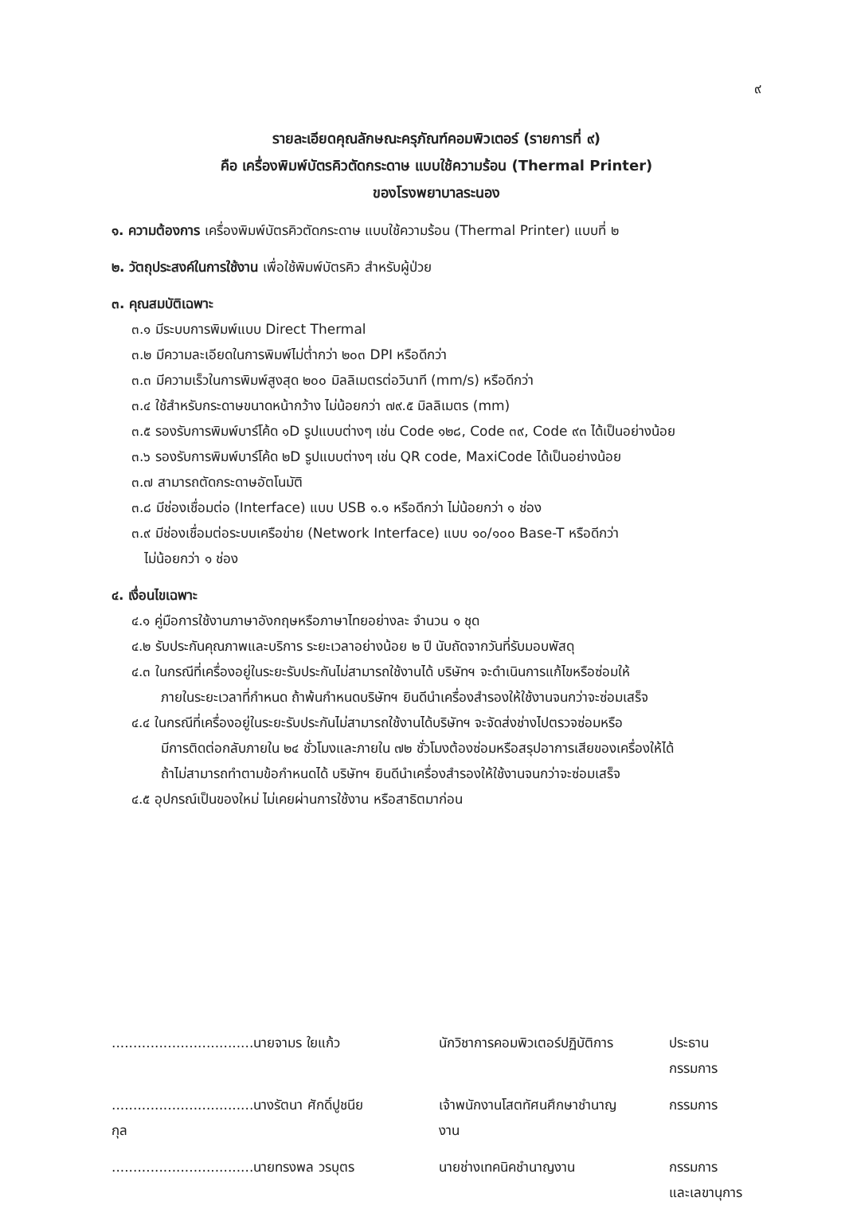๙
รายละเอียดคุณลักษณะครุภัณฑ์คอมพิวเตอร์ (รายการที่ ๙)
คือ เครื่องพิมพ์บัตรคิวตัดกระดาษ แบบใช้ความร้อน (Thermal Printer)
ของโรงพยาบาลระนอง
๑. ความต้องการ เครื่องพิมพ์บัตรคิวตัดกระดาษ แบบใช้ความร้อน (Thermal Printer) แบบที่ ๒
๒. วัตถุประสงค์ในการใช้งาน เพื่อใช้พิมพ์บัตรคิว สำหรับผู้ป่วย
๓. คุณสมบัติเฉพาะ
๓.๑ มีระบบการพิมพ์แบบ Direct Thermal
๓.๒ มีความละเอียดในการพิมพ์ไม่ต่ำกว่า ๒๐๓ DPI หรือดีกว่า
๓.๓ มีความเร็วในการพิมพ์สูงสุด ๒๐๐ มิลลิเมตรต่อวินาที (mm/s) หรือดีกว่า
๓.๔ ใช้สำหรับกระดาษขนาดหน้ากว้าง ไม่น้อยกว่า ๗๙.๕ มิลลิเมตร (mm)
๓.๕ รองรับการพิมพ์บาร์โค้ด ๑D รูปแบบต่างๆ เช่น Code ๑๒๘, Code ๓๙, Code ๙๓ ได้เป็นอย่างน้อย
๓.๖ รองรับการพิมพ์บาร์โค้ด ๒D รูปแบบต่างๆ เช่น QR code, MaxiCode ได้เป็นอย่างน้อย
๓.๗ สามารถตัดกระดาษอัตโนมัติ
๓.๘ มีช่องเชื่อมต่อ (Interface) แบบ USB ๑.๑ หรือดีกว่า ไม่น้อยกว่า ๑ ช่อง
๓.๙ มีช่องเชื่อมต่อระบบเครือข่าย (Network Interface) แบบ ๑๐/๑๐๐ Base-T หรือดีกว่า
ไม่น้อยกว่า ๑ ช่อง
๔. เงื่อนไขเฉพาะ
๔.๑ คู่มือการใช้งานภาษาอังกฤษหรือภาษาไทยอย่างละ จำนวน ๑ ชุด
๔.๒ รับประกันคุณภาพและบริการ ระยะเวลาอย่างน้อย ๒ ปี นับถัดจากวันที่รับมอบพัสดุ
๔.๓ ในกรณีที่เครื่องอยู่ในระยะรับประกันไม่สามารถใช้งานได้ บริษัทฯ จะดำเนินการแก้ไขหรือซ่อมให้
ภายในระยะเวลาที่กำหนด ถ้าพ้นกำหนดบริษัทฯ ยินดีนำเครื่องสำรองให้ใช้งานจนกว่าจะซ่อมเสร็จ
๔.๔ ในกรณีที่เครื่องอยู่ในระยะรับประกันไม่สามารถใช้งานได้บริษัทฯ จะจัดส่งช่างไปตรวจซ่อมหรือ
มีการติดต่อกลับภายใน ๒๔ ชั่วโมงและภายใน ๗๒ ชั่วโมงต้องซ่อมหรือสรุปอาการเสียของเครื่องให้ได้
ถ้าไม่สามารถทำตามข้อกำหนดได้ บริษัทฯ ยินดีนำเครื่องสำรองให้ใช้งานจนกว่าจะซ่อมเสร็จ
๔.๕ อุปกรณ์เป็นของใหม่ ไม่เคยผ่านการใช้งาน หรือสาธิตมาก่อน
| .................................นายจามร ใยแก้ว | นักวิชาการคอมพิวเตอร์ปฏิบัติการ | ประธานกรรมการ |
| .................................นางรัตนา ศักดิ์ปูชนียกุล | เจ้าพนักงานโสตทัศนศึกษาชำนาญงาน | กรรมการ |
| .................................นายทรงพล วรบุตร | นายช่างเทคนิคชำนาญงาน | กรรมการ และเลขานุการ |